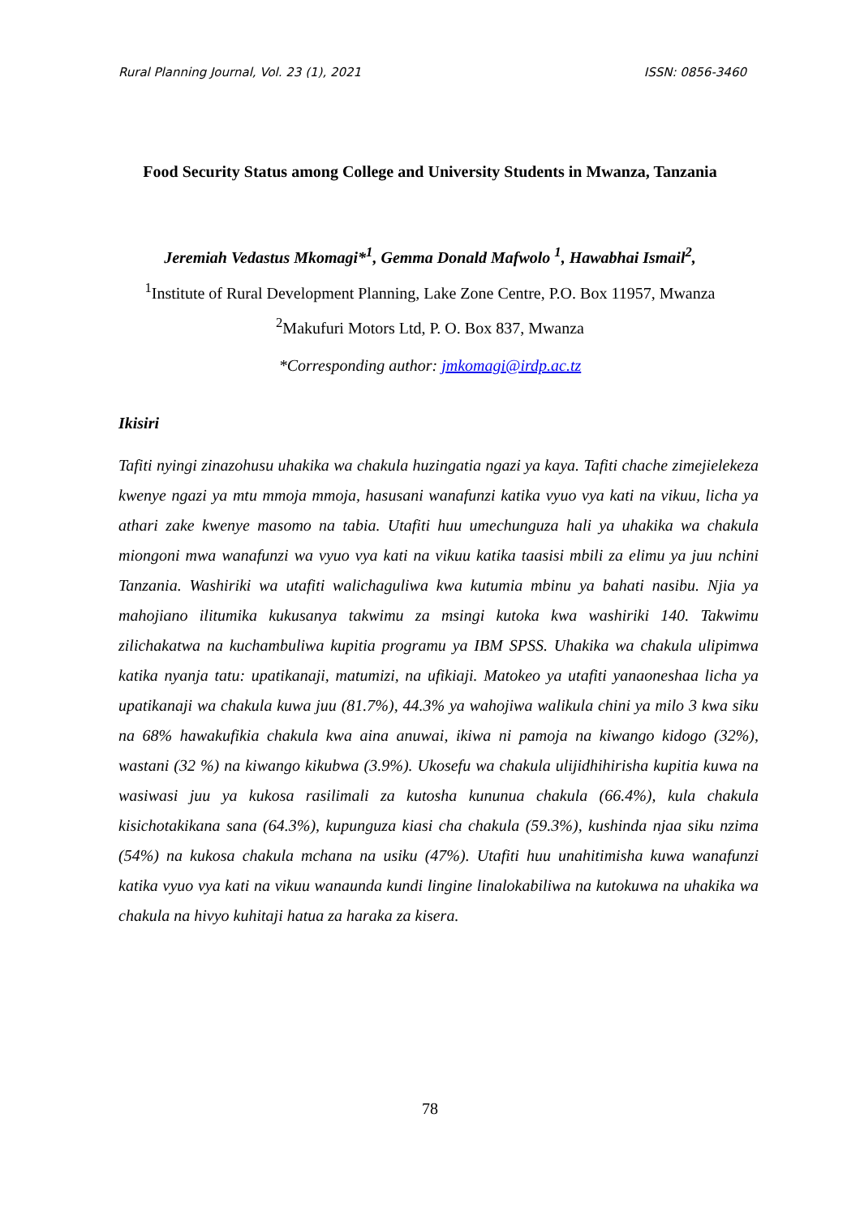Rural Planning Journal, Vol. 23 (1), 2021 ISSN: 0856-3460
Food Security Status among College and University Students in Mwanza, Tanzania
Jeremiah Vedastus Mkomagi*<sup>1</sup>, Gemma Donald Mafwolo <sup>1</sup>, Hawabhai Ismail<sup>2</sup>,
<sup>1</sup> Institute of Rural Development Planning, Lake Zone Centre, P.O. Box 11957, Mwanza
<sup>2</sup> Makufuri Motors Ltd, P. O. Box 837, Mwanza
*Corresponding author: jmkomagi@irdp.ac.tz
Ikisiri
Tafiti nyingi zinazohusu uhakika wa chakula huzingatia ngazi ya kaya. Tafiti chache zimejielekeza kwenye ngazi ya mtu mmoja mmoja, hasusani wanafunzi katika vyuo vya kati na vikuu, licha ya athari zake kwenye masomo na tabia. Utafiti huu umechunguza hali ya uhakika wa chakula miongoni mwa wanafunzi wa vyuo vya kati na vikuu katika taasisi mbili za elimu ya juu nchini Tanzania. Washiriki wa utafiti walichaguliwa kwa kutumia mbinu ya bahati nasibu. Njia ya mahojiano ilitumika kukusanya takwimu za msingi kutoka kwa washiriki 140. Takwimu zilichakatwa na kuchambuliwa kupitia programu ya IBM SPSS. Uhakika wa chakula ulipimwa katika nyanja tatu: upatikanaji, matumizi, na ufikiaji. Matokeo ya utafiti yanaoneshaa licha ya upatikanaji wa chakula kuwa juu (81.7%), 44.3% ya wahojiwa walikula chini ya milo 3 kwa siku na 68% hawakufikia chakula kwa aina anuwai, ikiwa ni pamoja na kiwango kidogo (32%), wastani (32 %) na kiwango kikubwa (3.9%). Ukosefu wa chakula ulijidhihirisha kupitia kuwa na wasiwasi juu ya kukosa rasilimali za kutosha kununua chakula (66.4%), kula chakula kisichotakikana sana (64.3%), kupunguza kiasi cha chakula (59.3%), kushinda njaa siku nzima (54%) na kukosa chakula mchana na usiku (47%). Utafiti huu unahitimisha kuwa wanafunzi katika vyuo vya kati na vikuu wanaunda kundi lingine linalokabiliwa na kutokuwa na uhakika wa chakula na hivyo kuhitaji hatua za haraka za kisera.
78